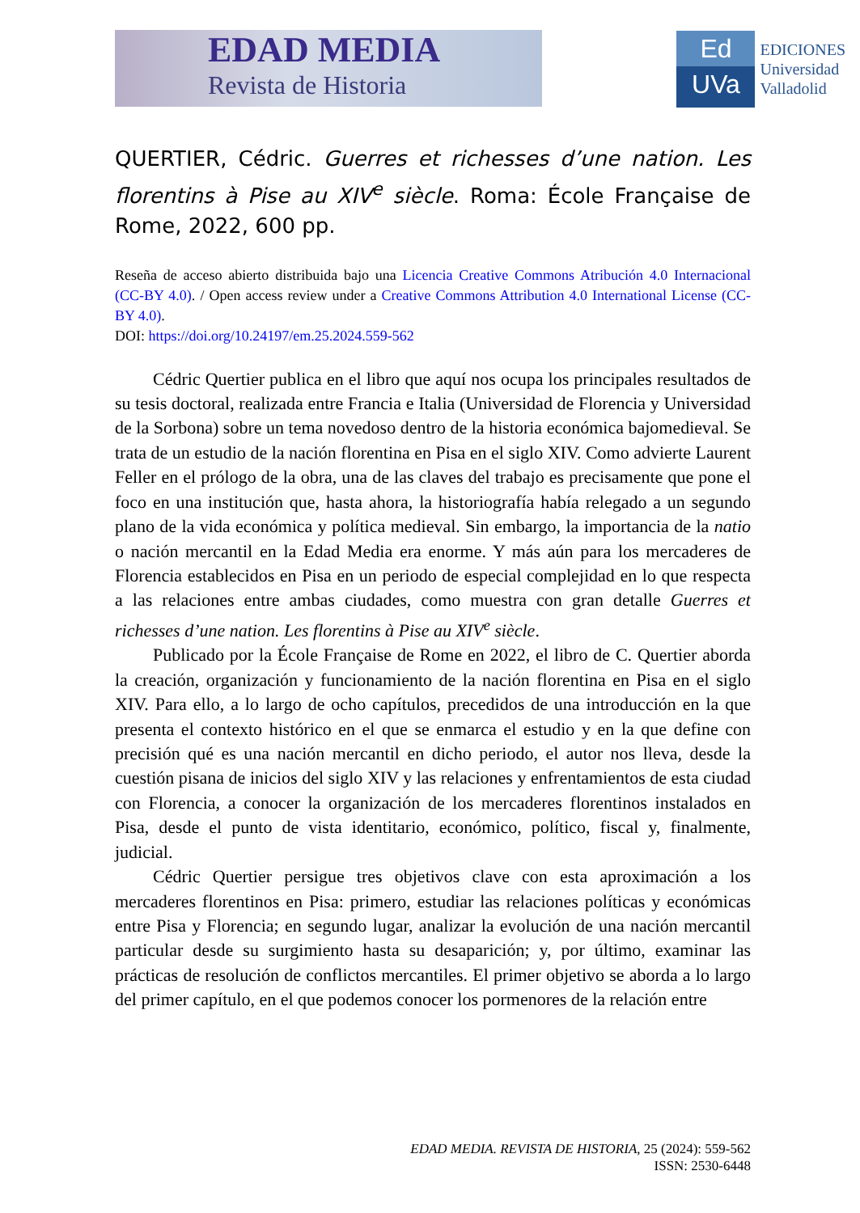EDAD MEDIA
Revista de Historia
Ed
UVa
EDICIONES
Universidad
Valladolid
QUERTIER, Cédric. Guerres et richesses d’une nation. Les florentins à Pise au XIV<sup>e</sup> siècle. Roma: École Française de Rome, 2022, 600 pp.
Reseña de acceso abierto distribuida bajo una Licencia Creative Commons Atribución 4.0 Internacional (CC-BY 4.0). / Open access review under a Creative Commons Attribution 4.0 International License (CC-BY 4.0).
DOI: https://doi.org/10.24197/em.25.2024.559-562
Cédric Quertier publica en el libro que aquí nos ocupa los principales resultados de su tesis doctoral, realizada entre Francia e Italia (Universidad de Florencia y Universidad de la Sorbona) sobre un tema novedoso dentro de la historia económica bajomedieval. Se trata de un estudio de la nación florentina en Pisa en el siglo XIV. Como advierte Laurent Feller en el prólogo de la obra, una de las claves del trabajo es precisamente que pone el foco en una institución que, hasta ahora, la historiografía había relegado a un segundo plano de la vida económica y política medieval. Sin embargo, la importancia de la natio o nación mercantil en la Edad Media era enorme. Y más aún para los mercaderes de Florencia establecidos en Pisa en un periodo de especial complejidad en lo que respecta a las relaciones entre ambas ciudades, como muestra con gran detalle Guerres et richesses d’une nation. Les florentins à Pise au XIV<sup>e</sup> siècle.
Publicado por la École Française de Rome en 2022, el libro de C. Quertier aborda la creación, organización y funcionamiento de la nación florentina en Pisa en el siglo XIV. Para ello, a lo largo de ocho capítulos, precedidos de una introducción en la que presenta el contexto histórico en el que se enmarca el estudio y en la que define con precisión qué es una nación mercantil en dicho periodo, el autor nos lleva, desde la cuestión pisana de inicios del siglo XIV y las relaciones y enfrentamientos de esta ciudad con Florencia, a conocer la organización de los mercaderes florentinos instalados en Pisa, desde el punto de vista identitario, económico, político, fiscal y, finalmente, judicial.
Cédric Quertier persigue tres objetivos clave con esta aproximación a los mercaderes florentinos en Pisa: primero, estudiar las relaciones políticas y económicas entre Pisa y Florencia; en segundo lugar, analizar la evolución de una nación mercantil particular desde su surgimiento hasta su desaparición; y, por último, examinar las prácticas de resolución de conflictos mercantiles. El primer objetivo se aborda a lo largo del primer capítulo, en el que podemos conocer los pormenores de la relación entre
EDAD MEDIA. REVISTA DE HISTORIA, 25 (2024): 559-562
ISSN: 2530-6448